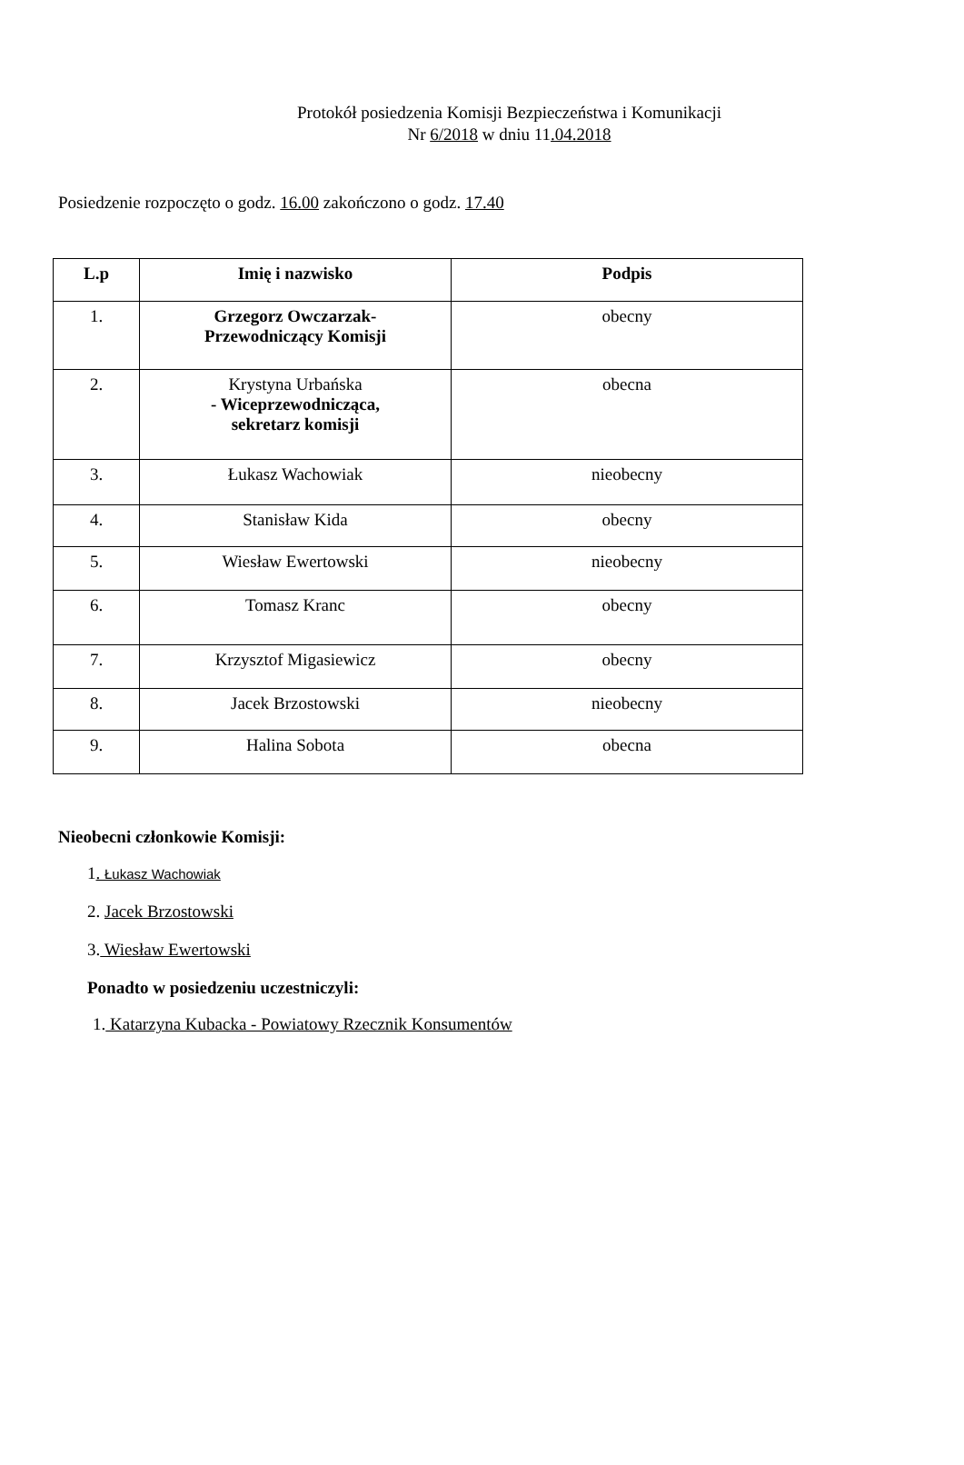Protokół posiedzenia Komisji Bezpieczeństwa i Komunikacji
Nr 6/2018 w dniu 11.04.2018
Posiedzenie rozpoczęto o godz. 16.00 zakończono o godz. 17.40
| L.p | Imię i nazwisko | Podpis |
| --- | --- | --- |
| 1. | Grzegorz Owczarzak- Przewodniczący Komisji | obecny |
| 2. | Krystyna Urbańska - Wiceprzewodnicząca, sekretarz komisji | obecna |
| 3. | Łukasz Wachowiak | nieobecny |
| 4. | Stanisław Kida | obecny |
| 5. | Wiesław Ewertowski | nieobecny |
| 6. | Tomasz Kranc | obecny |
| 7. | Krzysztof Migasiewicz | obecny |
| 8. | Jacek Brzostowski | nieobecny |
| 9. | Halina Sobota | obecna |
Nieobecni członkowie Komisji:
1. Łukasz Wachowiak
2. Jacek Brzostowski
3. Wiesław Ewertowski
Ponadto w posiedzeniu uczestniczyli:
1. Katarzyna Kubacka - Powiatowy Rzecznik Konsumentów